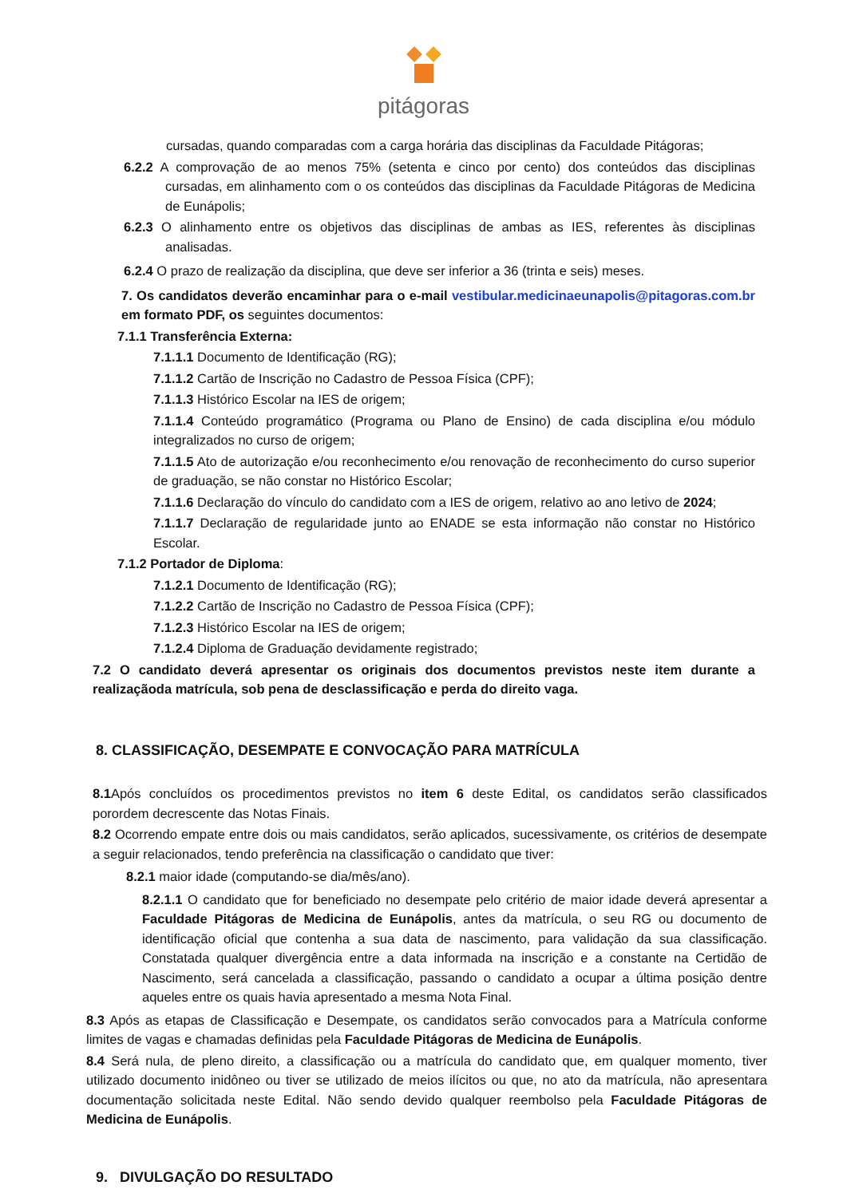pitágoras
cursadas, quando comparadas com a carga horária das disciplinas da Faculdade Pitágoras;
6.2.2 A comprovação de ao menos 75% (setenta e cinco por cento) dos conteúdos das disciplinas cursadas, em alinhamento com o os conteúdos das disciplinas da Faculdade Pitágoras de Medicina de Eunápolis;
6.2.3 O alinhamento entre os objetivos das disciplinas de ambas as IES, referentes às disciplinas analisadas.
6.2.4 O prazo de realização da disciplina, que deve ser inferior a 36 (trinta e seis) meses.
7. Os candidatos deverão encaminhar para o e-mail vestibular.medicinaeunapolis@pitagoras.com.br em formato PDF, os seguintes documentos:
7.1.1 Transferência Externa:
7.1.1.1 Documento de Identificação (RG);
7.1.1.2 Cartão de Inscrição no Cadastro de Pessoa Física (CPF);
7.1.1.3 Histórico Escolar na IES de origem;
7.1.1.4 Conteúdo programático (Programa ou Plano de Ensino) de cada disciplina e/ou módulo integralizados no curso de origem;
7.1.1.5 Ato de autorização e/ou reconhecimento e/ou renovação de reconhecimento do curso superior de graduação, se não constar no Histórico Escolar;
7.1.1.6 Declaração do vínculo do candidato com a IES de origem, relativo ao ano letivo de 2024;
7.1.1.7 Declaração de regularidade junto ao ENADE se esta informação não constar no Histórico Escolar.
7.1.2 Portador de Diploma:
7.1.2.1 Documento de Identificação (RG);
7.1.2.2 Cartão de Inscrição no Cadastro de Pessoa Física (CPF);
7.1.2.3 Histórico Escolar na IES de origem;
7.1.2.4 Diploma de Graduação devidamente registrado;
7.2 O candidato deverá apresentar os originais dos documentos previstos neste item durante a realizaçãoda matrícula, sob pena de desclassificação e perda do direito vaga.
8. CLASSIFICAÇÃO, DESEMPATE E CONVOCAÇÃO PARA MATRÍCULA
8.1 Após concluídos os procedimentos previstos no item 6 deste Edital, os candidatos serão classificados porordem decrescente das Notas Finais.
8.2 Ocorrendo empate entre dois ou mais candidatos, serão aplicados, sucessivamente, os critérios de desempate a seguir relacionados, tendo preferência na classificação o candidato que tiver:
8.2.1 maior idade (computando-se dia/mês/ano).
8.2.1.1 O candidato que for beneficiado no desempate pelo critério de maior idade deverá apresentar a Faculdade Pitágoras de Medicina de Eunápolis, antes da matrícula, o seu RG ou documento de identificação oficial que contenha a sua data de nascimento, para validação da sua classificação. Constatada qualquer divergência entre a data informada na inscrição e a constante na Certidão de Nascimento, será cancelada a classificação, passando o candidato a ocupar a última posição dentre aqueles entre os quais havia apresentado a mesma Nota Final.
8.3 Após as etapas de Classificação e Desempate, os candidatos serão convocados para a Matrícula conforme limites de vagas e chamadas definidas pela Faculdade Pitágoras de Medicina de Eunápolis.
8.4 Será nula, de pleno direito, a classificação ou a matrícula do candidato que, em qualquer momento, tiver utilizado documento inidôneo ou tiver se utilizado de meios ilícitos ou que, no ato da matrícula, não apresentara documentação solicitada neste Edital. Não sendo devido qualquer reembolso pela Faculdade Pitágoras de Medicina de Eunápolis.
9. DIVULGAÇÃO DO RESULTADO